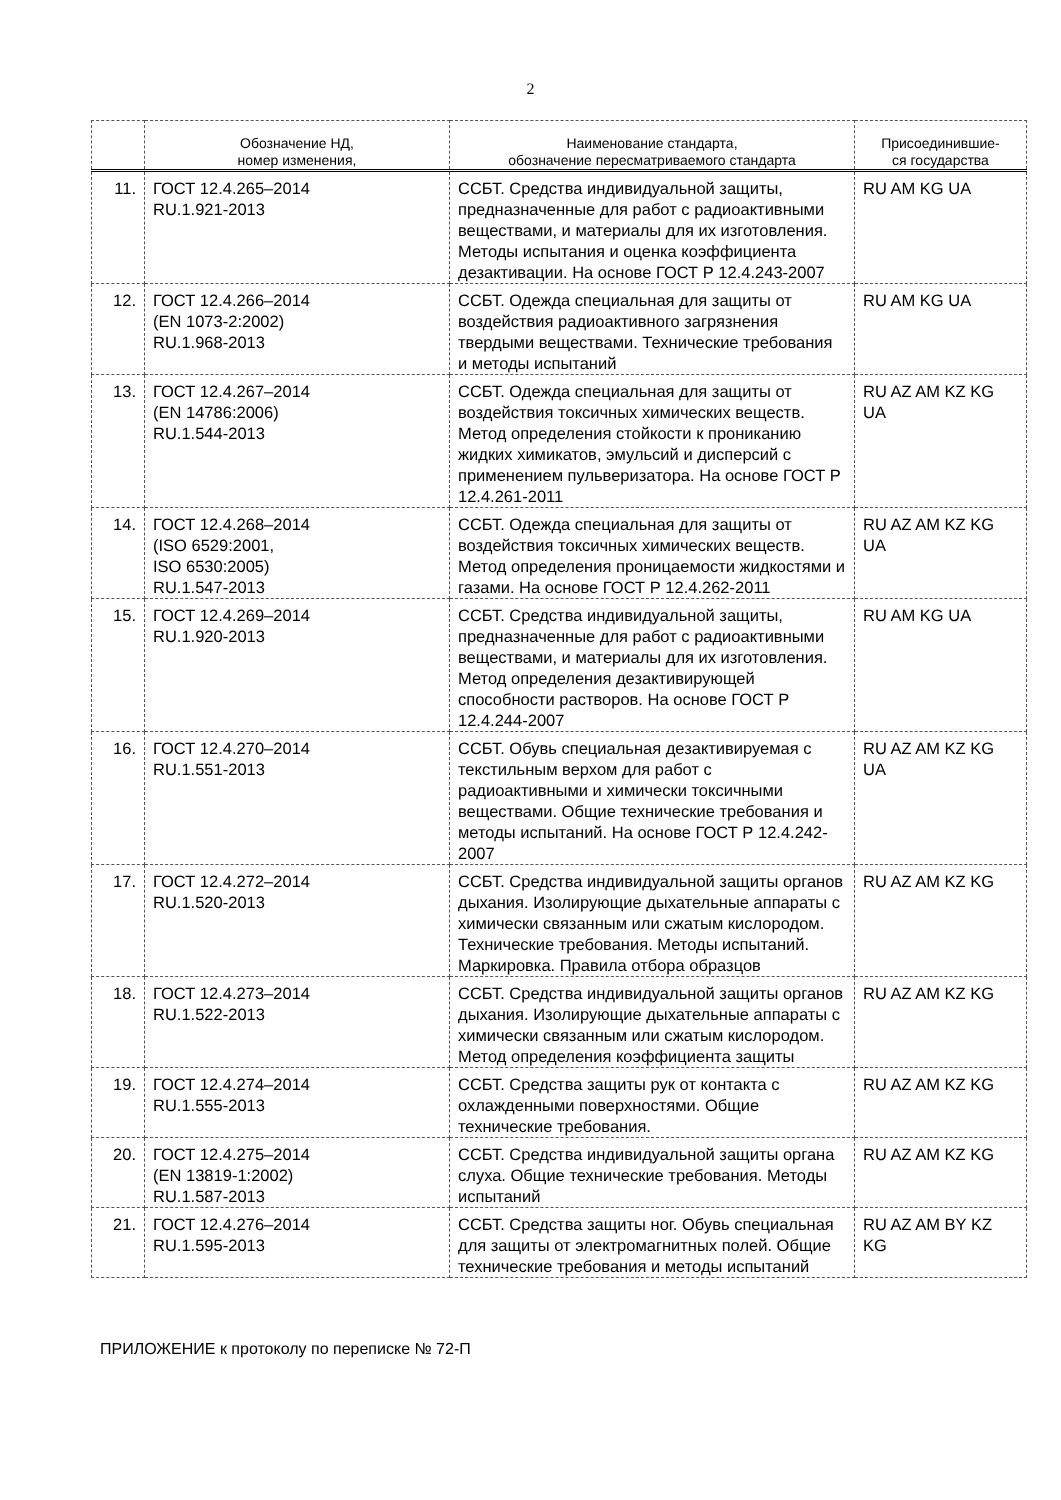2
| | Обозначение НД, номер изменения, | Наименование стандарта, обозначение пересматриваемого стандарта | Присоединившие- ся государства |
| --- | --- | --- | --- |
| 11. | ГОСТ 12.4.265–2014 RU.1.921-2013 | ССБТ. Средства индивидуальной защиты, предназначенные для работ с радиоактивными веществами, и материалы для их изготовления. Методы испытания и оценка коэффициента дезактивации. На основе ГОСТ Р 12.4.243-2007 | RU AM KG UA |
| 12. | ГОСТ 12.4.266–2014 (EN 1073-2:2002) RU.1.968-2013 | ССБТ. Одежда специальная для защиты от воздействия радиоактивного загрязнения твердыми веществами. Технические требования и методы испытаний | RU AM KG UA |
| 13. | ГОСТ 12.4.267–2014 (EN 14786:2006) RU.1.544-2013 | ССБТ. Одежда специальная для защиты от воздействия токсичных химических веществ. Метод определения стойкости к проникани­ю жидких химикатов, эмульсий и дисперсий с применением пульверизатора. На основе ГОСТ Р 12.4.261-2011 | RU AZ AM KZ KG UA |
| 14. | ГОСТ 12.4.268–2014 (ISO 6529:2001, ISO 6530:2005) RU.1.547-2013 | ССБТ. Одежда специальная для защиты от воздействия токсичных химических веществ. Метод определения проницаемости жидкостями и газами. На основе ГОСТ Р 12.4.262-2011 | RU AZ AM KZ KG UA |
| 15. | ГОСТ 12.4.269–2014 RU.1.920-2013 | ССБТ. Средства индивидуальной защиты, предназначенные для работ с радиоактивными веществами, и материалы для их изготовления. Метод определения дезактивирующей способности растворов. На основе ГОСТ Р 12.4.244-2007 | RU AM KG UA |
| 16. | ГОСТ 12.4.270–2014 RU.1.551-2013 | ССБТ. Обувь специальная дезактивируемая с текстильным верхом для работ с радиоактивными и химически токсичными веществами. Общие технические требования и методы испытаний. На основе ГОСТ Р 12.4.242-2007 | RU AZ AM KZ KG UA |
| 17. | ГОСТ 12.4.272–2014 RU.1.520-2013 | ССБТ. Средства индивидуальной защиты органов дыхания. Изолирующие дыхательные аппараты с химически связанным или сжатым кислородом. Технические требования. Методы испытаний. Маркировка. Правила отбора образцов | RU AZ AM KZ KG |
| 18. | ГОСТ 12.4.273–2014 RU.1.522-2013 | ССБТ. Средства индивидуальной защиты органов дыхания. Изолирующие дыхательные аппараты с химически связанным или сжатым кислородом. Метод определения коэффициента защиты | RU AZ AM KZ KG |
| 19. | ГОСТ 12.4.274–2014 RU.1.555-2013 | ССБТ. Средства защиты рук от контакта с охлажденными поверхностями. Общие технические требования. | RU AZ AM KZ KG |
| 20. | ГОСТ 12.4.275–2014 (EN 13819-1:2002) RU.1.587-2013 | ССБТ. Средства индивидуальной защиты органа слуха. Общие технические требования. Методы испытаний | RU AZ AM KZ KG |
| 21. | ГОСТ 12.4.276–2014 RU.1.595-2013 | ССБТ. Средства защиты ног. Обувь специальная для защиты от электромагнитных полей. Общие технические требования и методы испытаний | RU AZ AM BY KZ KG |
ПРИЛОЖЕНИЕ к протоколу по переписке № 72-П